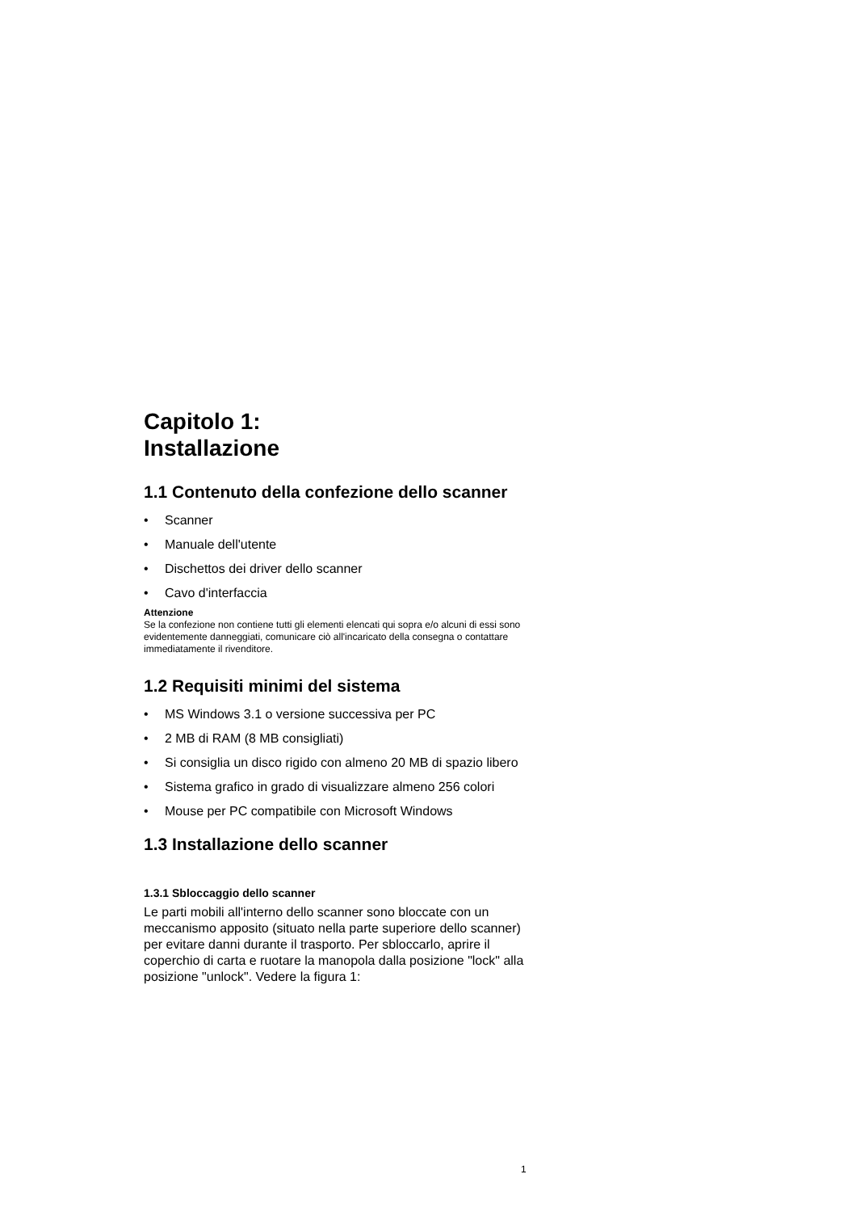Capitolo 1:
Installazione
1.1 Contenuto della confezione dello scanner
• Scanner
• Manuale dell'utente
• Dischettos dei driver dello scanner
• Cavo d'interfaccia
Attenzione
Se la confezione non contiene tutti gli elementi elencati qui sopra e/o alcuni di essi sono evidentemente danneggiati, comunicare ciò all'incaricato della consegna o contattare immediatamente il rivenditore.
1.2 Requisiti minimi del sistema
• MS Windows 3.1 o versione successiva per PC
• 2 MB di RAM (8 MB consigliati)
• Si consiglia un disco rigido con almeno 20 MB di spazio libero
• Sistema grafico in grado di visualizzare almeno 256 colori
• Mouse per PC compatibile con Microsoft Windows
1.3 Installazione dello scanner
1.3.1 Sbloccaggio dello scanner
Le parti mobili all'interno dello scanner sono bloccate con un meccanismo apposito (situato nella parte superiore dello scanner) per evitare danni durante il trasporto. Per sbloccarlo, aprire il coperchio di carta e ruotare la manopola dalla posizione "lock" alla posizione "unlock". Vedere la figura 1:
1